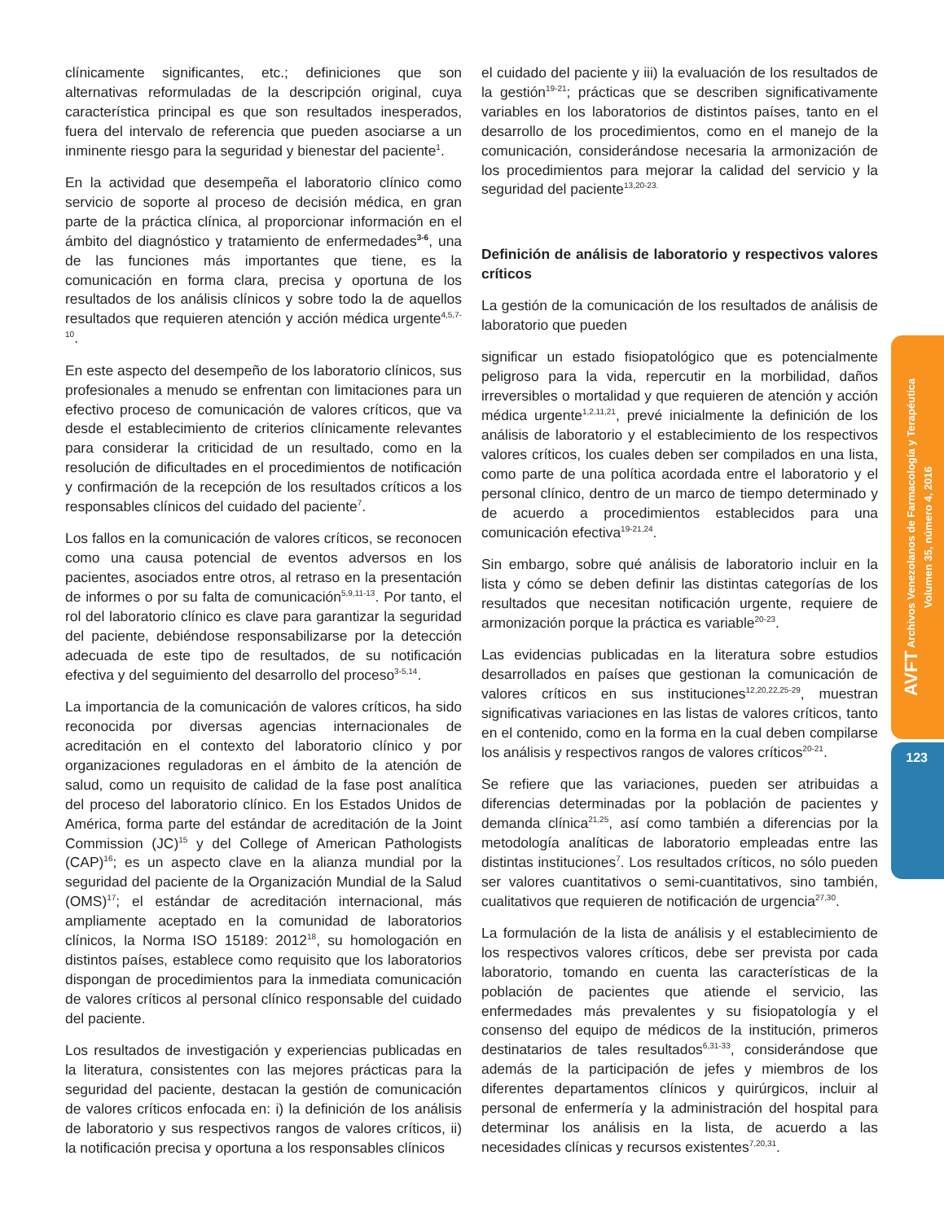AVFT Archivos Venezolanos de Farmacología y Terapéutica
Volumen 35, número 4, 2016
123
clínicamente significantes, etc.; definiciones que son alternativas reformuladas de la descripción original, cuya característica principal es que son resultados inesperados, fuera del intervalo de referencia que pueden asociarse a un inminente riesgo para la seguridad y bienestar del paciente<sup>1</sup>.
En la actividad que desempeña el laboratorio clínico como servicio de soporte al proceso de decisión médica, en gran parte de la práctica clínica, al proporcionar información en el ámbito del diagnóstico y tratamiento de enfermedades<sup>3-6</sup>, una de las funciones más importantes que tiene, es la comunicación en forma clara, precisa y oportuna de los resultados de los análisis clínicos y sobre todo la de aquellos resultados que requieren atención y acción médica urgente<sup>4,5,7-10</sup>.
En este aspecto del desempeño de los laboratorio clínicos, sus profesionales a menudo se enfrentan con limitaciones para un efectivo proceso de comunicación de valores críticos, que va desde el establecimiento de criterios clínicamente relevantes para considerar la criticidad de un resultado, como en la resolución de dificultades en el procedimientos de notificación y confirmación de la recepción de los resultados críticos a los responsables clínicos del cuidado del paciente<sup>7</sup>.
Los fallos en la comunicación de valores críticos, se reconocen como una causa potencial de eventos adversos en los pacientes, asociados entre otros, al retraso en la presentación de informes o por su falta de comunicación<sup>5,9,11-13</sup>. Por tanto, el rol del laboratorio clínico es clave para garantizar la seguridad del paciente, debiéndose responsabilizarse por la detección adecuada de este tipo de resultados, de su notificación efectiva y del seguimiento del desarrollo del proceso<sup>3-5,14</sup>.
La importancia de la comunicación de valores críticos, ha sido reconocida por diversas agencias internacionales de acreditación en el contexto del laboratorio clínico y por organizaciones reguladoras en el ámbito de la atención de salud, como un requisito de calidad de la fase post analítica del proceso del laboratorio clínico. En los Estados Unidos de América, forma parte del estándar de acreditación de la Joint Commission (JC)<sup>15</sup> y del College of American Pathologists (CAP)<sup>16</sup>; es un aspecto clave en la alianza mundial por la seguridad del paciente de la Organización Mundial de la Salud (OMS)<sup>17</sup>; el estándar de acreditación internacional, más ampliamente aceptado en la comunidad de laboratorios clínicos, la Norma ISO 15189: 2012<sup>18</sup>, su homologación en distintos países, establece como requisito que los laboratorios dispongan de procedimientos para la inmediata comunicación de valores críticos al personal clínico responsable del cuidado del paciente.
Los resultados de investigación y experiencias publicadas en la literatura, consistentes con las mejores prácticas para la seguridad del paciente, destacan la gestión de comunicación de valores críticos enfocada en: i) la definición de los análisis de laboratorio y sus respectivos rangos de valores críticos, ii) la notificación precisa y oportuna a los responsables clínicos
el cuidado del paciente y iii) la evaluación de los resultados de la gestión<sup>19-21</sup>; prácticas que se describen significativamente variables en los laboratorios de distintos países, tanto en el desarrollo de los procedimientos, como en el manejo de la comunicación, considerándose necesaria la armonización de los procedimientos para mejorar la calidad del servicio y la seguridad del paciente<sup>13,20-23.</sup>
Definición de análisis de laboratorio y respectivos valores críticos
La gestión de la comunicación de los resultados de análisis de laboratorio que pueden
significar un estado fisiopatológico que es potencialmente peligroso para la vida, repercutir en la morbilidad, daños irreversibles o mortalidad y que requieren de atención y acción médica urgente<sup>1,2,11,21</sup>, prevé inicialmente la definición de los análisis de laboratorio y el establecimiento de los respectivos valores críticos, los cuales deben ser compilados en una lista, como parte de una política acordada entre el laboratorio y el personal clínico, dentro de un marco de tiempo determinado y de acuerdo a procedimientos establecidos para una comunicación efectiva<sup>19-21,24</sup>.
Sin embargo, sobre qué análisis de laboratorio incluir en la lista y cómo se deben definir las distintas categorías de los resultados que necesitan notificación urgente, requiere de armonización porque la práctica es variable<sup>20-23</sup>.
Las evidencias publicadas en la literatura sobre estudios desarrollados en países que gestionan la comunicación de valores críticos en sus instituciones<sup>12,20,22,25-29</sup>, muestran significativas variaciones en las listas de valores críticos, tanto en el contenido, como en la forma en la cual deben compilarse los análisis y respectivos rangos de valores críticos<sup>20-21</sup>.
Se refiere que las variaciones, pueden ser atribuidas a diferencias determinadas por la población de pacientes y demanda clínica<sup>21,25</sup>, así como también a diferencias por la metodología analíticas de laboratorio empleadas entre las distintas instituciones<sup>7</sup>. Los resultados críticos, no sólo pueden ser valores cuantitativos o semi-cuantitativos, sino también, cualitativos que requieren de notificación de urgencia<sup>27,30</sup>.
La formulación de la lista de análisis y el establecimiento de los respectivos valores críticos, debe ser prevista por cada laboratorio, tomando en cuenta las características de la población de pacientes que atiende el servicio, las enfermedades más prevalentes y su fisiopatología y el consenso del equipo de médicos de la institución, primeros destinatarios de tales resultados<sup>6,31-33</sup>, considerándose que además de la participación de jefes y miembros de los diferentes departamentos clínicos y quirúrgicos, incluir al personal de enfermería y la administración del hospital para determinar los análisis en la lista, de acuerdo a las necesidades clínicas y recursos existentes<sup>7,20,31</sup>.